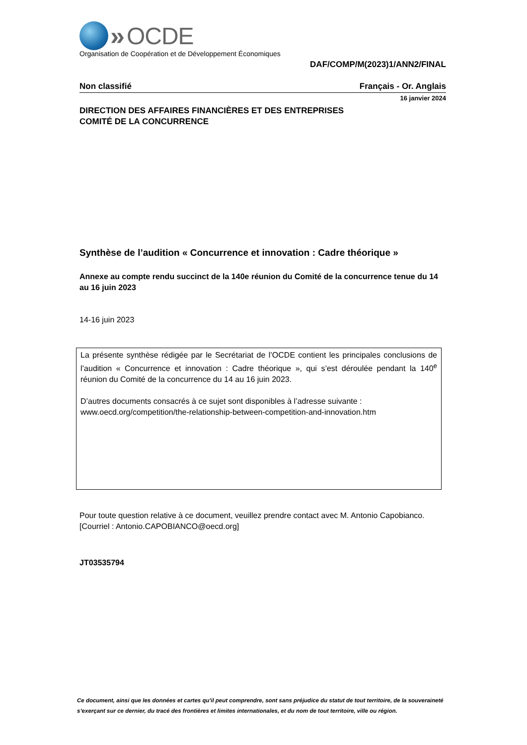» OCDE
Organisation de Coopération et de Développement Économiques
DAF/COMP/M(2023)1/ANN2/FINAL
Non classifié Français - Or. Anglais
16 janvier 2024
DIRECTION DES AFFAIRES FINANCIÈRES ET DES ENTREPRISES
COMITÉ DE LA CONCURRENCE
Synthèse de l’audition « Concurrence et innovation : Cadre théorique »
Annexe au compte rendu succinct de la 140e réunion du Comité de la concurrence tenue du 14 au 16 juin 2023
14-16 juin 2023
La présente synthèse rédigée par le Secrétariat de l’OCDE contient les principales conclusions de l’audition « Concurrence et innovation : Cadre théorique », qui s’est déroulée pendant la 140<sup>e</sup> réunion du Comité de la concurrence du 14 au 16 juin 2023.
D’autres documents consacrés à ce sujet sont disponibles à l’adresse suivante :
www.oecd.org/competition/the-relationship-between-competition-and-innovation.htm
Pour toute question relative à ce document, veuillez prendre contact avec M. Antonio Capobianco.
[Courriel : Antonio.CAPOBIANCO@oecd.org]
JT03535794
Ce document, ainsi que les données et cartes qu'il peut comprendre, sont sans préjudice du statut de tout territoire, de la souveraineté s’exerçant sur ce dernier, du tracé des frontières et limites internationales, et du nom de tout territoire, ville ou région.